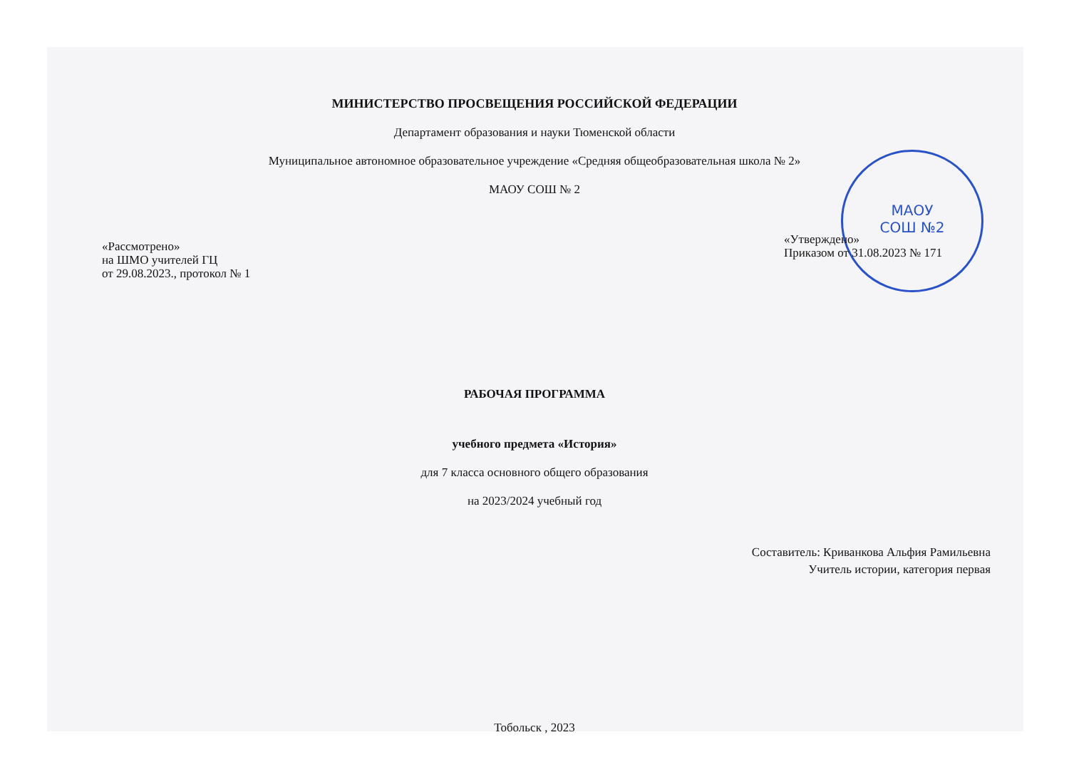МАОУ
СОШ №2
МИНИСТЕРСТВО ПРОСВЕЩЕНИЯ РОССИЙСКОЙ ФЕДЕРАЦИИ
Департамент образования и науки Тюменской области
Муниципальное автономное образовательное учреждение «Средняя общеобразовательная школа № 2»
МАОУ СОШ № 2
«Рассмотрено»
на ШМО учителей ГЦ
от 29.08.2023., протокол № 1
«Утверждено»
Приказом от 31.08.2023 № 171
РАБОЧАЯ ПРОГРАММА
учебного предмета «История»
для 7 класса основного общего образования
на 2023/2024 учебный год
Составитель: Криванкова Альфия Рамильевна
Учитель истории, категория первая
Тобольск , 2023